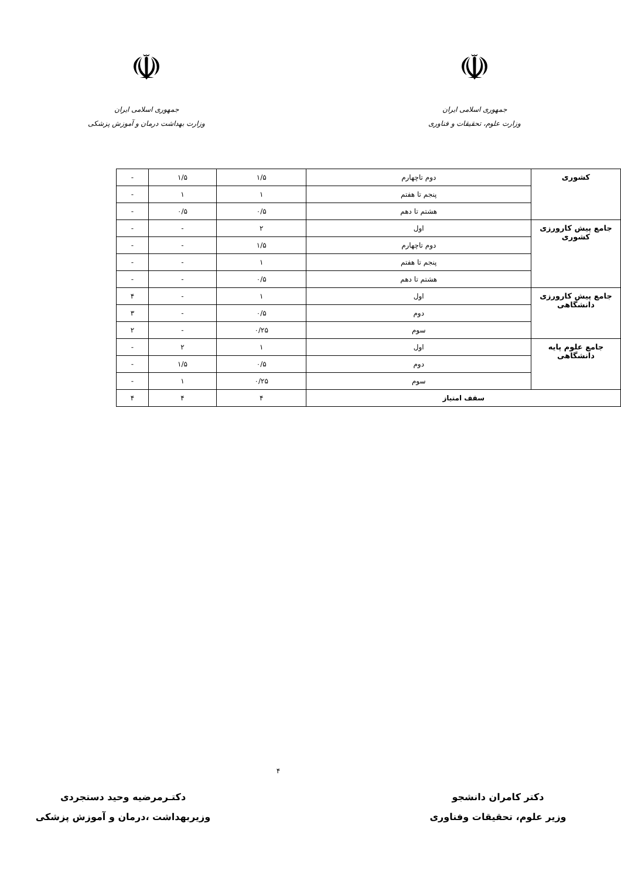☫
جمهوری اسلامی ایران
وزارت علوم، تحقیقات و فناوری
☫
جمهوری اسلامی ایران
وزارت بهداشت درمان و آموزش پزشکی
| کشوری | دوم تاچهارم | ۱/۵ | ۱/۵ | - |
| | پنجم تا هفتم | ۱ | ۱ | - |
| | هشتم تا دهم | ۰/۵ | ۰/۵ | - |
| جامع پیش کارورزی کشوری | اول | ۲ | - | - |
| | دوم تاچهارم | ۱/۵ | - | - |
| | پنجم تا هفتم | ۱ | - | - |
| | هشتم تا دهم | ۰/۵ | - | - |
| جامع پیش کارورزی دانشگاهی | اول | ۱ | - | ۴ |
| | دوم | ۰/۵ | - | ۳ |
| | سوم | ۰/۲۵ | - | ۲ |
| جامع علوم پایه دانشگاهی | اول | ۱ | ۲ | - |
| | دوم | ۰/۵ | ۱/۵ | - |
| | سوم | ۰/۲۵ | ۱ | - |
| سقف امتیاز | | ۴ | ۴ | ۴ |
۴
دکتر کامران دانشجو
وزیر علوم، تحقیقات وفناوری
دکتـرمرضیه وحید دستجردی
وزیربهداشت ،درمان و آموزش پزشکی